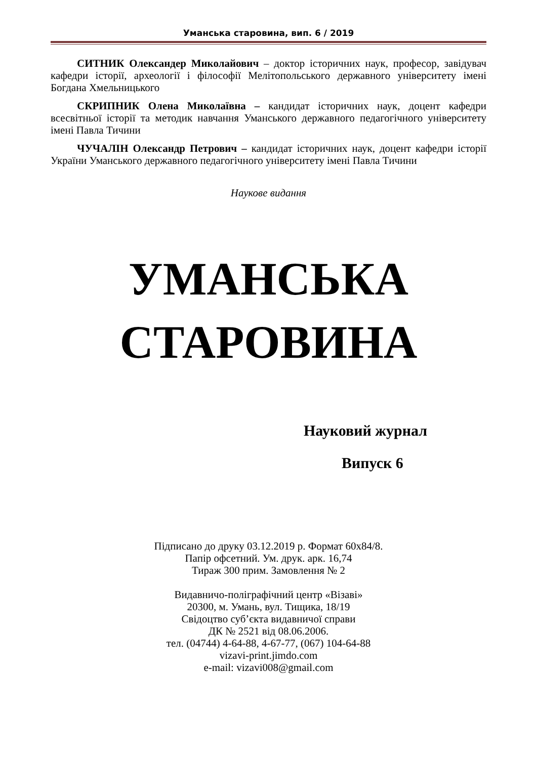Уманська старовина, вип. 6 / 2019
СИТНИК Олександер Миколайович – доктор історичних наук, професор, завідувач кафедри історії, археології і філософії Мелітопольського державного університету імені Богдана Хмельницького
СКРИПНИК Олена Миколаївна – кандидат історичних наук, доцент кафедри всесвітньої історії та методик навчання Уманського державного педагогічного університету імені Павла Тичини
ЧУЧАЛІН Олександр Петрович – кандидат історичних наук, доцент кафедри історії України Уманського державного педагогічного університету імені Павла Тичини
Наукове видання
УМАНСЬКА
СТАРОВИНА
Науковий журнал
Випуск 6
Підписано до друку 03.12.2019 р. Формат 60x84/8.
Папір офсетний. Ум. друк. арк. 16,74
Тираж 300 прим. Замовлення № 2
Видавничо-поліграфічний центр «Візаві»
20300, м. Умань, вул. Тищика, 18/19
Свідоцтво суб’єкта видавничої справи
ДК № 2521 від 08.06.2006.
тел. (04744) 4-64-88, 4-67-77, (067) 104-64-88
vizavi-print.jimdo.com
e-mail: vizavi008@gmail.com